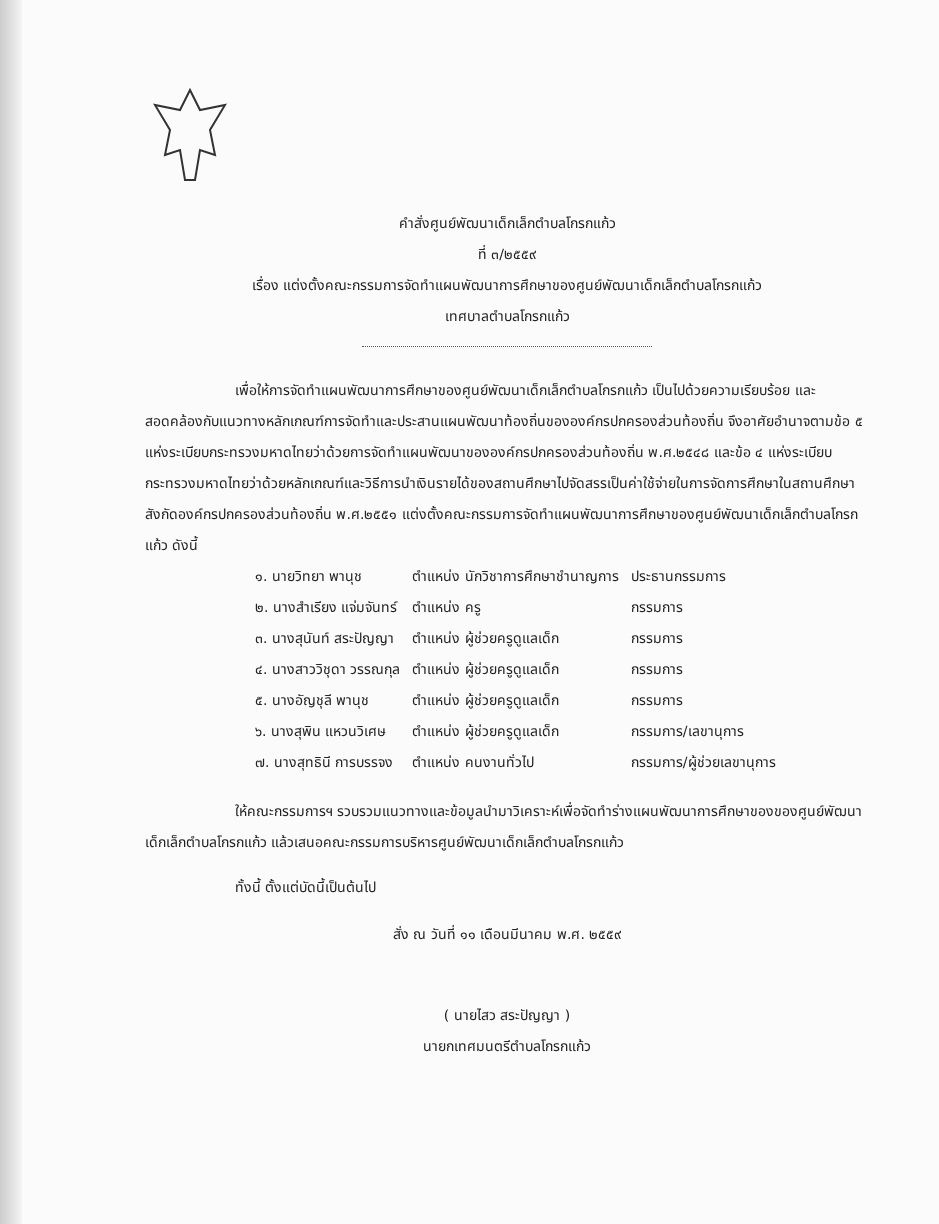คำสั่งศูนย์พัฒนาเด็กเล็กตำบลโกรกแก้ว
ที่ ๓/๒๕๕๙
เรื่อง แต่งตั้งคณะกรรมการจัดทำแผนพัฒนาการศึกษาของศูนย์พัฒนาเด็กเล็กตำบลโกรกแก้ว
เทศบาลตำบลโกรกแก้ว
เพื่อให้การจัดทำแผนพัฒนาการศึกษาของศูนย์พัฒนาเด็กเล็กตำบลโกรกแก้ว เป็นไปด้วยความเรียบร้อย และสอดคล้องกับแนวทางหลักเกณฑ์การจัดทำและประสานแผนพัฒนาท้องถิ่นขององค์กรปกครองส่วนท้องถิ่น จึงอาศัยอำนาจตามข้อ ๕ แห่งระเบียบกระทรวงมหาดไทยว่าด้วยการจัดทำแผนพัฒนาขององค์กรปกครองส่วนท้องถิ่น พ.ศ.๒๕๔๘ และข้อ ๔ แห่งระเบียบกระทรวงมหาดไทยว่าด้วยหลักเกณฑ์และวิธีการนำเงินรายได้ของสถานศึกษาไปจัดสรรเป็นค่าใช้จ่ายในการจัดการศึกษาในสถานศึกษาสังกัดองค์กรปกครองส่วนท้องถิ่น พ.ศ.๒๕๕๑ แต่งตั้งคณะกรรมการจัดทำแผนพัฒนาการศึกษาของศูนย์พัฒนาเด็กเล็กตำบลโกรกแก้ว ดังนี้
| ๑. นายวิทยา พานุช | ตำแหน่ง นักวิชาการศึกษาชำนาญการ | ประธานกรรมการ |
| ๒. นางสำเรียง แจ่มจันทร์ | ตำแหน่ง ครู | กรรมการ |
| ๓. นางสุนันท์ สระปัญญา | ตำแหน่ง ผู้ช่วยครูดูแลเด็ก | กรรมการ |
| ๔. นางสาววิชุดา วรรณกุล | ตำแหน่ง ผู้ช่วยครูดูแลเด็ก | กรรมการ |
| ๕. นางอัญชุลี พานุช | ตำแหน่ง ผู้ช่วยครูดูแลเด็ก | กรรมการ |
| ๖. นางสุพิน แหวนวิเศษ | ตำแหน่ง ผู้ช่วยครูดูแลเด็ก | กรรมการ/เลขานุการ |
| ๗. นางสุทธินี การบรรจง | ตำแหน่ง คนงานทั่วไป | กรรมการ/ผู้ช่วยเลขานุการ |
ให้คณะกรรมการฯ รวบรวมแนวทางและข้อมูลนำมาวิเคราะห์เพื่อจัดทำร่างแผนพัฒนาการศึกษาของของศูนย์พัฒนาเด็กเล็กตำบลโกรกแก้ว แล้วเสนอคณะกรรมการบริหารศูนย์พัฒนาเด็กเล็กตำบลโกรกแก้ว
ทั้งนี้ ตั้งแต่บัดนี้เป็นต้นไป
สั่ง ณ วันที่ ๑๑ เดือนมีนาคม พ.ศ. ๒๕๕๙
( นายไสว สระปัญญา )
นายกเทศมนตรีตำบลโกรกแก้ว